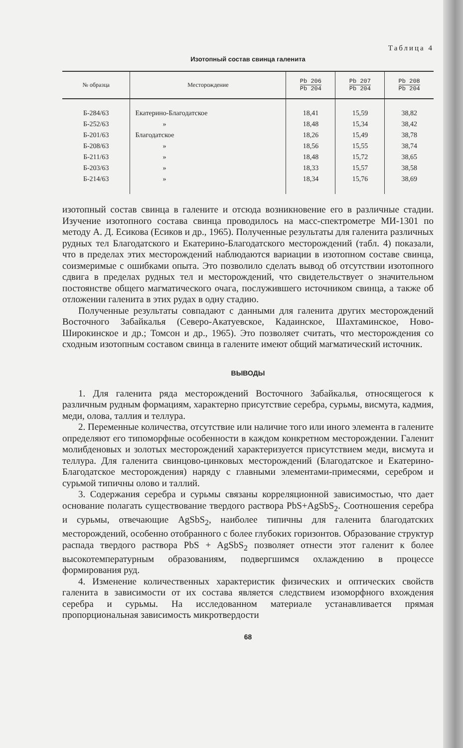Таблица 4
Изотопный состав свинца галенита
| № образца | Месторождение | Pb 206 Pb 204 | Pb 207 Pb 204 | Pb 208 Pb 204 |
| --- | --- | --- | --- | --- |
| Б-284/63 | Екатерино-Благодатское | 18,41 | 15,59 | 38,82 |
| Б-252/63 | » | 18,48 | 15,34 | 38,42 |
| Б-201/63 | Благодатское | 18,26 | 15,49 | 38,78 |
| Б-208/63 | » | 18,56 | 15,55 | 38,74 |
| Б-211/63 | » | 18,48 | 15,72 | 38,65 |
| Б-203/63 | » | 18,33 | 15,57 | 38,58 |
| Б-214/63 | » | 18,34 | 15,76 | 38,69 |
изотопный состав свинца в галените и отсюда возникновение его в различные стадии. Изучение изотопного состава свинца проводилось на масс-спектрометре МИ-1301 по методу А. Д. Есикова (Есиков и др., 1965). Полученные результаты для галенита различных рудных тел Благодатского и Екатерино-Благодатского месторождений (табл. 4) показали, что в пределах этих месторождений наблюдаются вариации в изотопном составе свинца, соизмеримые с ошибками опыта. Это позволило сделать вывод об отсутствии изотопного сдвига в пределах рудных тел и месторождений, что свидетельствует о значительном постоянстве общего магматического очага, послужившего источником свинца, а также об отложении галенита в этих рудах в одну стадию.
Полученные результаты совпадают с данными для галенита других месторождений Восточного Забайкалья (Северо-Акатуевское, Кадаинское, Шахтаминское, Ново-Широкинское и др.; Томсон и др., 1965). Это позволяет считать, что месторождения со сходным изотопным составом свинца в галените имеют общий магматический источник.
ВЫВОДЫ
1. Для галенита ряда месторождений Восточного Забайкалья, относящегося к различным рудным формациям, характерно присутствие серебра, сурьмы, висмута, кадмия, меди, олова, таллия и теллура.
2. Переменные количества, отсутствие или наличие того или иного элемента в галените определяют его типоморфные особенности в каждом конкретном месторождении. Галенит молибденовых и золотых месторождений характеризуется присутствием меди, висмута и теллура. Для галенита свинцово-цинковых месторождений (Благодатское и Екатерино-Благодатское месторождения) наряду с главными элементами-примесями, серебром и сурьмой типичны олово и таллий.
3. Содержания серебра и сурьмы связаны корреляционной зависимостью, что дает основание полагать существование твердого раствора PbS+AgSbS<sub>2</sub>. Соотношения серебра и сурьмы, отвечающие AgSbS<sub>2</sub>, наиболее типичны для галенита благодатских месторождений, особенно отобранного с более глубоких горизонтов. Образование структур распада твердого раствора PbS + AgSbS<sub>2</sub> позволяет отнести этот галенит к более высокотемпературным образованиям, подвергшимся охлаждению в процессе формирования руд.
4. Изменение количественных характеристик физических и оптических свойств галенита в зависимости от их состава является следствием изоморфного вхождения серебра и сурьмы. На исследованном материале устанавливается прямая пропорциональная зависимость микротвердости
68